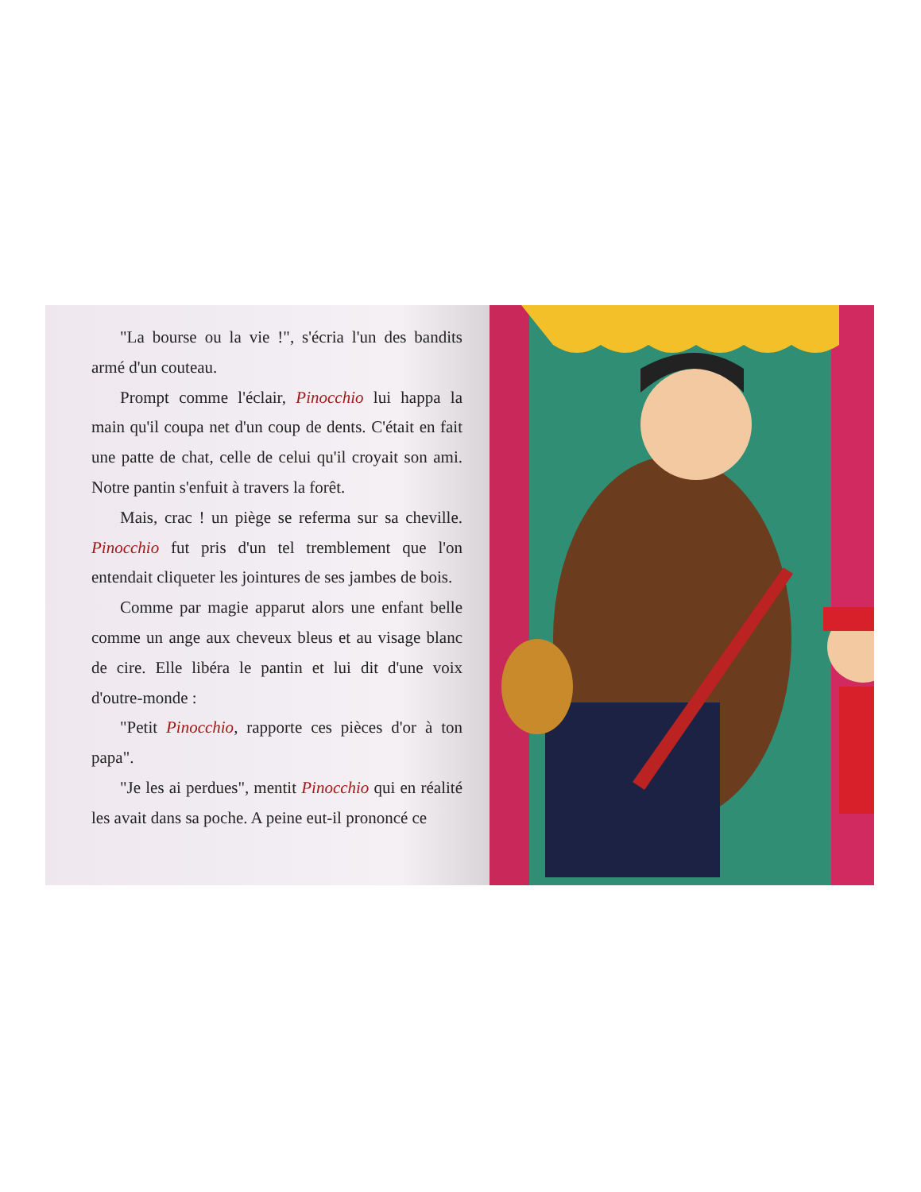"La bourse ou la vie !", s'écria l'un des bandits armé d'un couteau.
Prompt comme l'éclair, Pinocchio lui happa la main qu'il coupa net d'un coup de dents. C'était en fait une patte de chat, celle de celui qu'il croyait son ami. Notre pantin s'enfuit à travers la forêt.
Mais, crac ! un piège se referma sur sa cheville. Pinocchio fut pris d'un tel tremblement que l'on entendait cliqueter les jointures de ses jambes de bois.
Comme par magie apparut alors une enfant belle comme un ange aux cheveux bleus et au visage blanc de cire. Elle libéra le pantin et lui dit d'une voix d'outre-monde :
"Petit Pinocchio, rapporte ces pièces d'or à ton papa".
"Je les ai perdues", mentit Pinocchio qui en réalité les avait dans sa poche. A peine eut-il prononcé ce